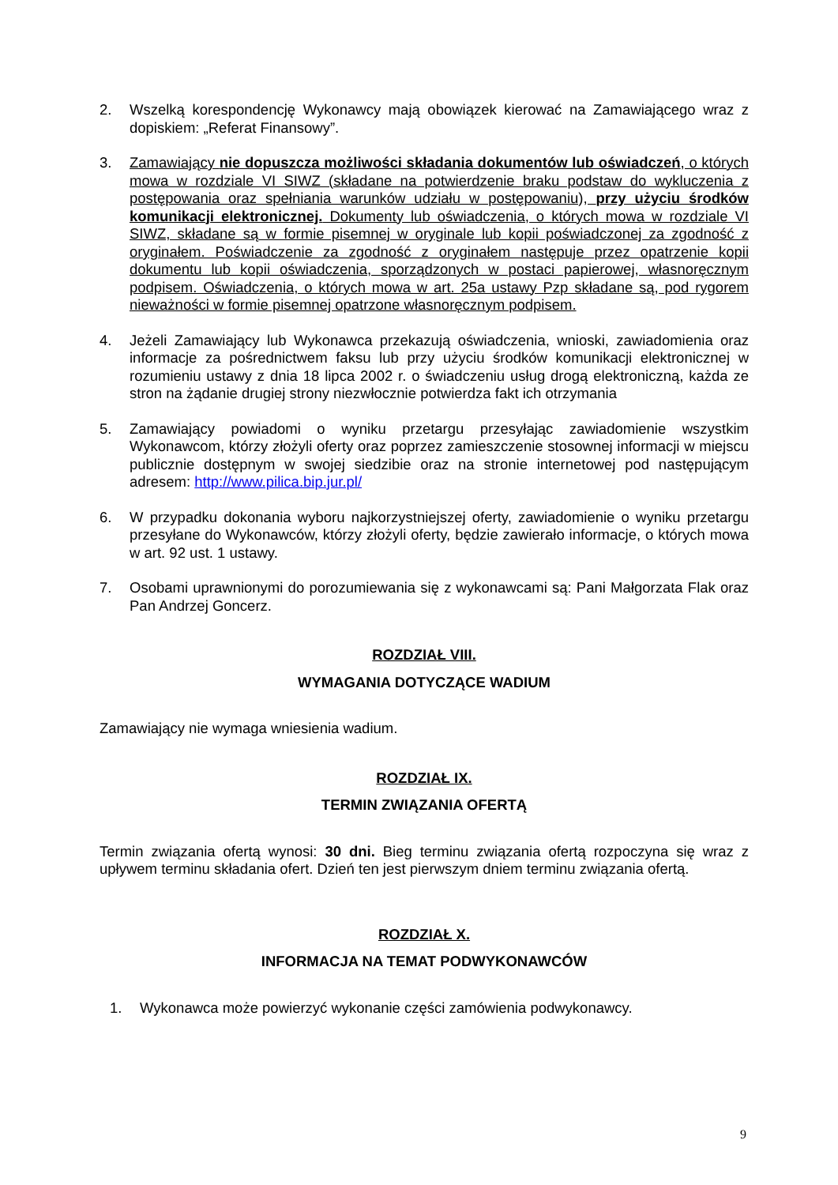2. Wszelką korespondencję Wykonawcy mają obowiązek kierować na Zamawiającego wraz z dopiskiem: „Referat Finansowy”.
3. Zamawiający nie dopuszcza możliwości składania dokumentów lub oświadczeń, o których mowa w rozdziale VI SIWZ (składane na potwierdzenie braku podstaw do wykluczenia z postępowania oraz spełniania warunków udziału w postępowaniu), przy użyciu środków komunikacji elektronicznej. Dokumenty lub oświadczenia, o których mowa w rozdziale VI SIWZ, składane są w formie pisemnej w oryginale lub kopii poświadczonej za zgodność z oryginałem. Poświadczenie za zgodność z oryginałem następuje przez opatrzenie kopii dokumentu lub kopii oświadczenia, sporządzonych w postaci papierowej, własnoręcznym podpisem. Oświadczenia, o których mowa w art. 25a ustawy Pzp składane są, pod rygorem nieważności w formie pisemnej opatrzone własnoręcznym podpisem.
4. Jeżeli Zamawiający lub Wykonawca przekazują oświadczenia, wnioski, zawiadomienia oraz informacje za pośrednictwem faksu lub przy użyciu środków komunikacji elektronicznej w rozumieniu ustawy z dnia 18 lipca 2002 r. o świadczeniu usług drogą elektroniczną, każda ze stron na żądanie drugiej strony niezwłocznie potwierdza fakt ich otrzymania
5. Zamawiający powiadomi o wyniku przetargu przesyłając zawiadomienie wszystkim Wykonawcom, którzy złożyli oferty oraz poprzez zamieszczenie stosownej informacji w miejscu publicznie dostępnym w swojej siedzibie oraz na stronie internetowej pod następującym adresem: http://www.pilica.bip.jur.pl/
6. W przypadku dokonania wyboru najkorzystniejszej oferty, zawiadomienie o wyniku przetargu przesyłane do Wykonawców, którzy złożyli oferty, będzie zawierało informacje, o których mowa w art. 92 ust. 1 ustawy.
7. Osobami uprawnionymi do porozumiewania się z wykonawcami są: Pani Małgorzata Flak oraz Pan Andrzej Goncerz.
ROZDZIAŁ VIII.
WYMAGANIA DOTYCZĄCE WADIUM
Zamawiający nie wymaga wniesienia wadium.
ROZDZIAŁ IX.
TERMIN ZWIĄZANIA OFERTĄ
Termin związania ofertą wynosi: 30 dni. Bieg terminu związania ofertą rozpoczyna się wraz z upływem terminu składania ofert. Dzień ten jest pierwszym dniem terminu związania ofertą.
ROZDZIAŁ X.
INFORMACJA NA TEMAT PODWYKONAWCÓW
1. Wykonawca może powierzyć wykonanie części zamówienia podwykonawcy.
9